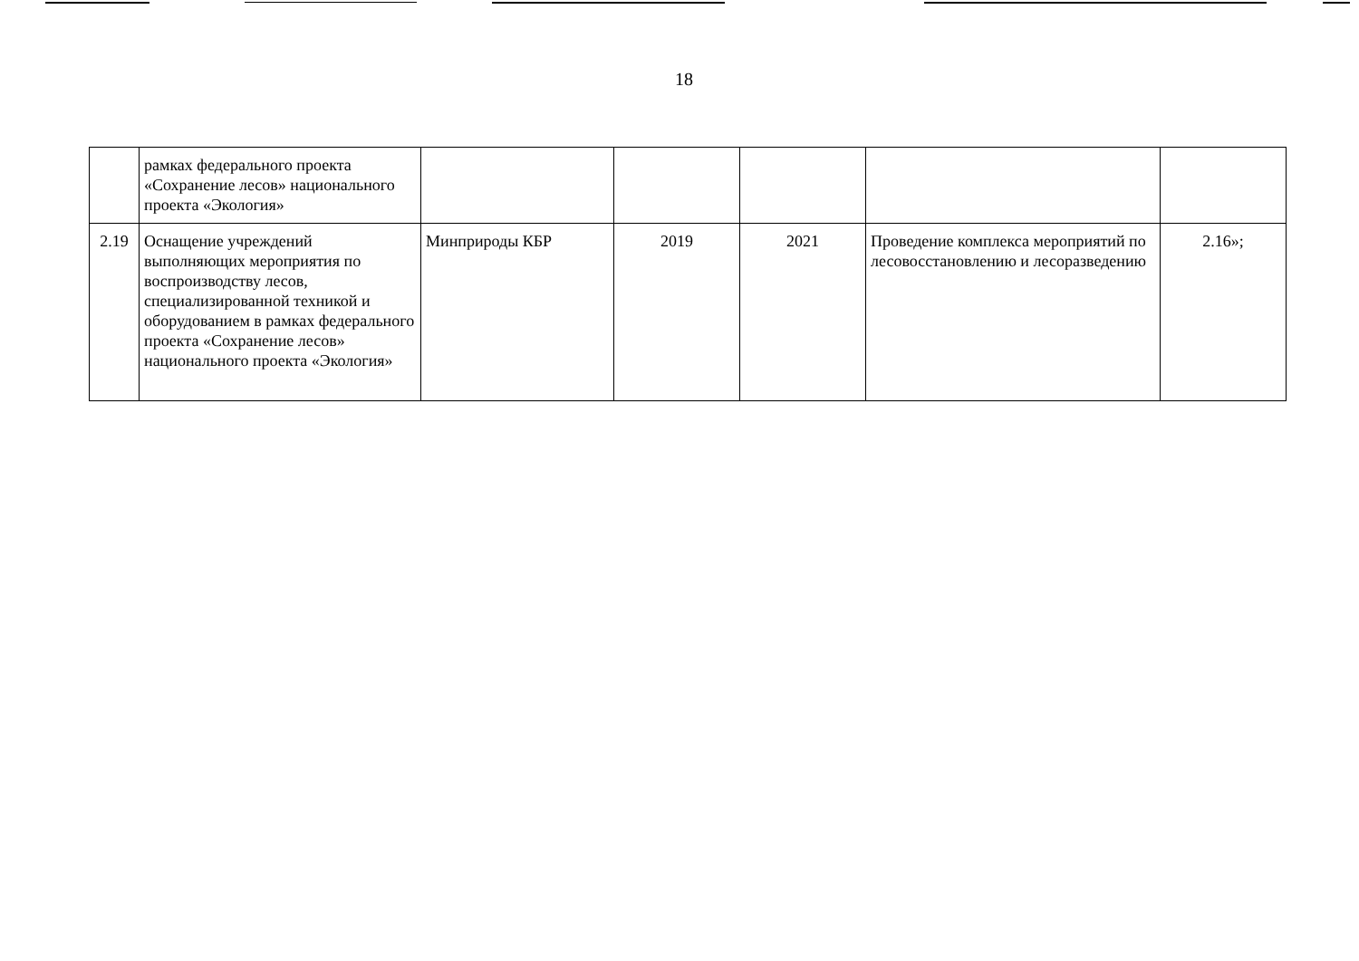18
| | рамках федерального проекта «Сохранение лесов» национального проекта «Экология» | | | | | |
| 2.19 | Оснащение учреждений выполняющих мероприятия по воспроизводству лесов, специализированной техникой и оборудованием в рамках федерального проекта «Сохранение лесов» национального проекта «Экология» | Минприроды КБР | 2019 | 2021 | Проведение комплекса мероприятий по лесовосстановлению и лесоразведению | 2.16»; |